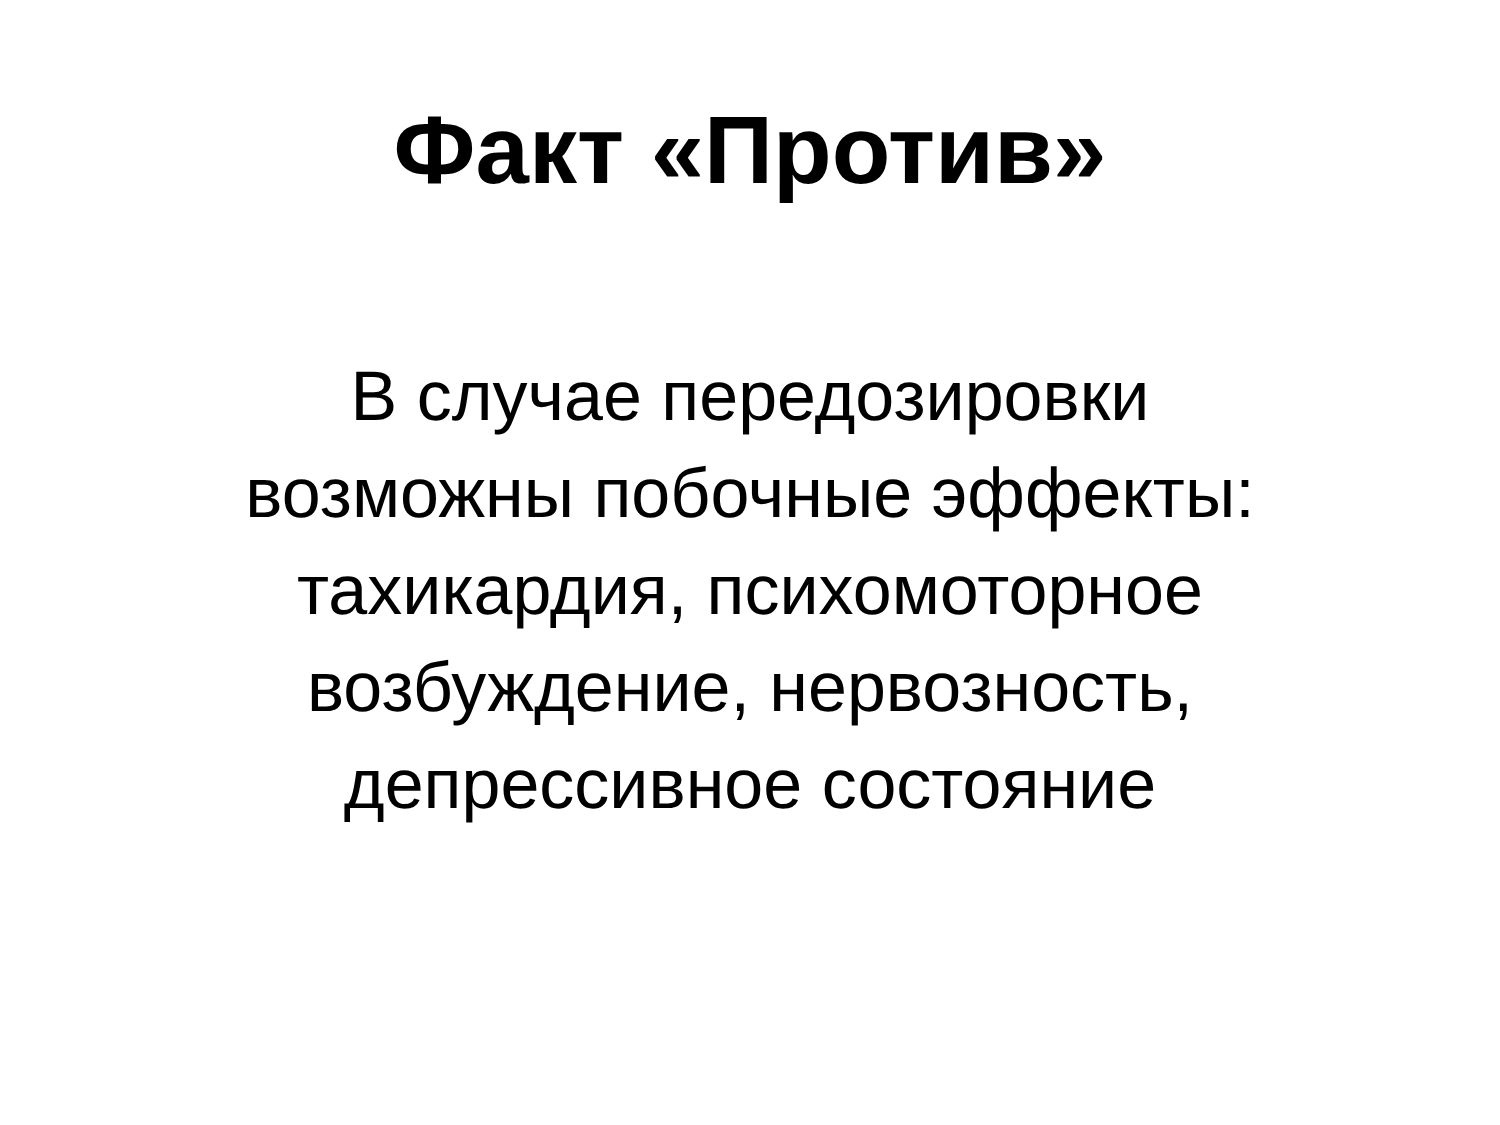Факт «Против»
В случае передозировки
возможны побочные эффекты:
тахикардия, психомоторное
возбуждение, нервозность,
депрессивное состояние